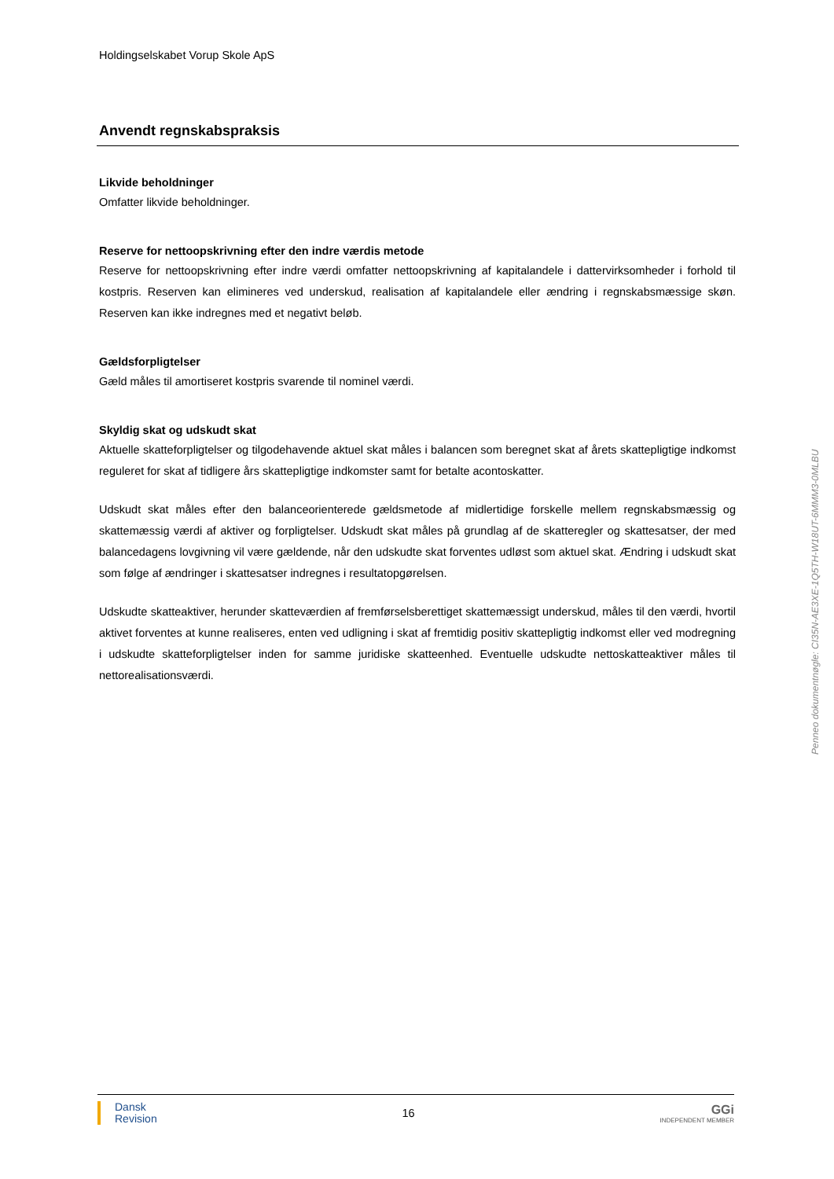Holdingselskabet Vorup Skole ApS
Anvendt regnskabspraksis
Likvide beholdninger
Omfatter likvide beholdninger.
Reserve for nettoopskrivning efter den indre værdis metode
Reserve for nettoopskrivning efter indre værdi omfatter nettoopskrivning af kapitalandele i dattervirksomheder i forhold til kostpris. Reserven kan elimineres ved underskud, realisation af kapitalandele eller ændring i regnskabsmæssige skøn. Reserven kan ikke indregnes med et negativt beløb.
Gældsforpligtelser
Gæld måles til amortiseret kostpris svarende til nominel værdi.
Skyldig skat og udskudt skat
Aktuelle skatteforpligtelser og tilgodehavende aktuel skat måles i balancen som beregnet skat af årets skattepligtige indkomst reguleret for skat af tidligere års skattepligtige indkomster samt for betalte acontoskatter.
Udskudt skat måles efter den balanceorienterede gældsmetode af midlertidige forskelle mellem regnskabsmæssig og skattemæssig værdi af aktiver og forpligtelser. Udskudt skat måles på grundlag af de skatteregler og skattesatser, der med balancedagens lovgivning vil være gældende, når den udskudte skat forventes udløst som aktuel skat. Ændring i udskudt skat som følge af ændringer i skattesatser indregnes i resultatopgørelsen.
Udskudte skatteaktiver, herunder skatteværdien af fremførselsberettiget skattemæssigt underskud, måles til den værdi, hvortil aktivet forventes at kunne realiseres, enten ved udligning i skat af fremtidig positiv skattepligtig indkomst eller ved modregning i udskudte skatteforpligtelser inden for samme juridiske skatteenhed. Eventuelle udskudte nettoskatteaktiver måles til nettorealisationsværdi.
Penneo dokumentnøgle: CI35N-AE3XE-1Q5TH-W18UT-6MMM3-0MLBU
Dansk
Revision
16
GGi
INDEPENDENT MEMBER